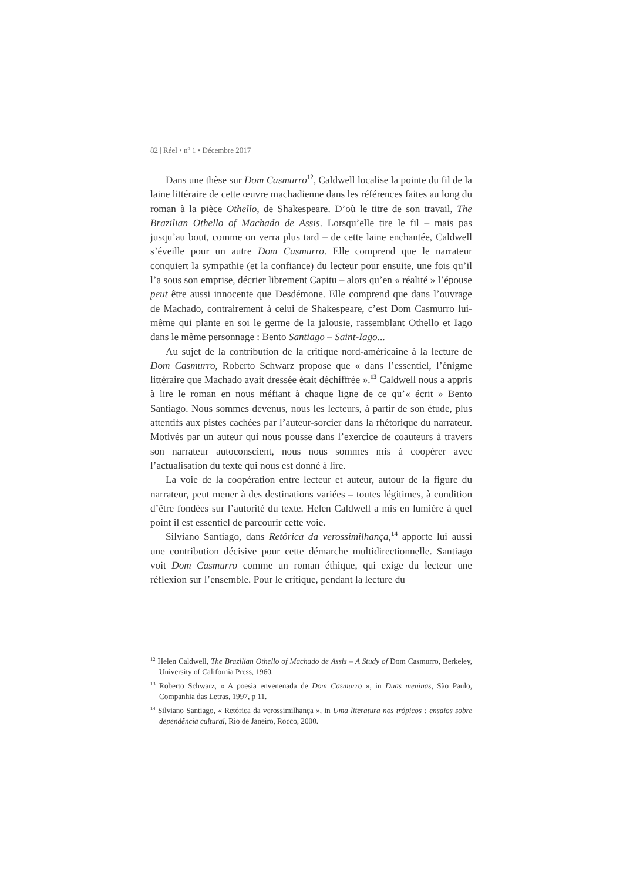82 | Réel • n<sup>o</sup> 1 • Décembre 2017
Dans une thèse sur Dom Casmurro<sup>12</sup>, Caldwell localise la pointe du fil de la laine littéraire de cette œuvre machadienne dans les références faites au long du roman à la pièce Othello, de Shakespeare. D’où le titre de son travail, The Brazilian Othello of Machado de Assis. Lorsqu’elle tire le fil – mais pas jusqu’au bout, comme on verra plus tard – de cette laine enchantée, Caldwell s’éveille pour un autre Dom Casmurro. Elle comprend que le narrateur conquiert la sympathie (et la confiance) du lecteur pour ensuite, une fois qu’il l’a sous son emprise, décrier librement Capitu – alors qu’en « réalité » l’épouse peut être aussi innocente que Desdémone. Elle comprend que dans l’ouvrage de Machado, contrairement à celui de Shakespeare, c’est Dom Casmurro lui-même qui plante en soi le germe de la jalousie, rassemblant Othello et Iago dans le même personnage : Bento Santiago – Saint-Iago...
Au sujet de la contribution de la critique nord-américaine à la lecture de Dom Casmurro, Roberto Schwarz propose que « dans l’essentiel, l’énigme littéraire que Machado avait dressée était déchiffrée ».<sup>13</sup> Caldwell nous a appris à lire le roman en nous méfiant à chaque ligne de ce qu’« écrit » Bento Santiago. Nous sommes devenus, nous les lecteurs, à partir de son étude, plus attentifs aux pistes cachées par l’auteur-sorcier dans la rhétorique du narrateur. Motivés par un auteur qui nous pousse dans l’exercice de coauteurs à travers son narrateur autoconscient, nous nous sommes mis à coopérer avec l’actualisation du texte qui nous est donné à lire.
La voie de la coopération entre lecteur et auteur, autour de la figure du narrateur, peut mener à des destinations variées – toutes légitimes, à condition d’être fondées sur l’autorité du texte. Helen Caldwell a mis en lumière à quel point il est essentiel de parcourir cette voie.
Silviano Santiago, dans Retórica da verossimilhança,<sup>14</sup> apporte lui aussi une contribution décisive pour cette démarche multidirectionnelle. Santiago voit Dom Casmurro comme un roman éthique, qui exige du lecteur une réflexion sur l’ensemble. Pour le critique, pendant la lecture du
<sup>12</sup> Helen Caldwell, The Brazilian Othello of Machado de Assis – A Study of Dom Casmurro, Berkeley, University of California Press, 1960.
<sup>13</sup> Roberto Schwarz, « A poesia envenenada de Dom Casmurro », in Duas meninas, São Paulo, Companhia das Letras, 1997, p 11.
<sup>14</sup> Silviano Santiago, « Retórica da verossimilhança », in Uma literatura nos trópicos : ensaios sobre dependência cultural, Rio de Janeiro, Rocco, 2000.